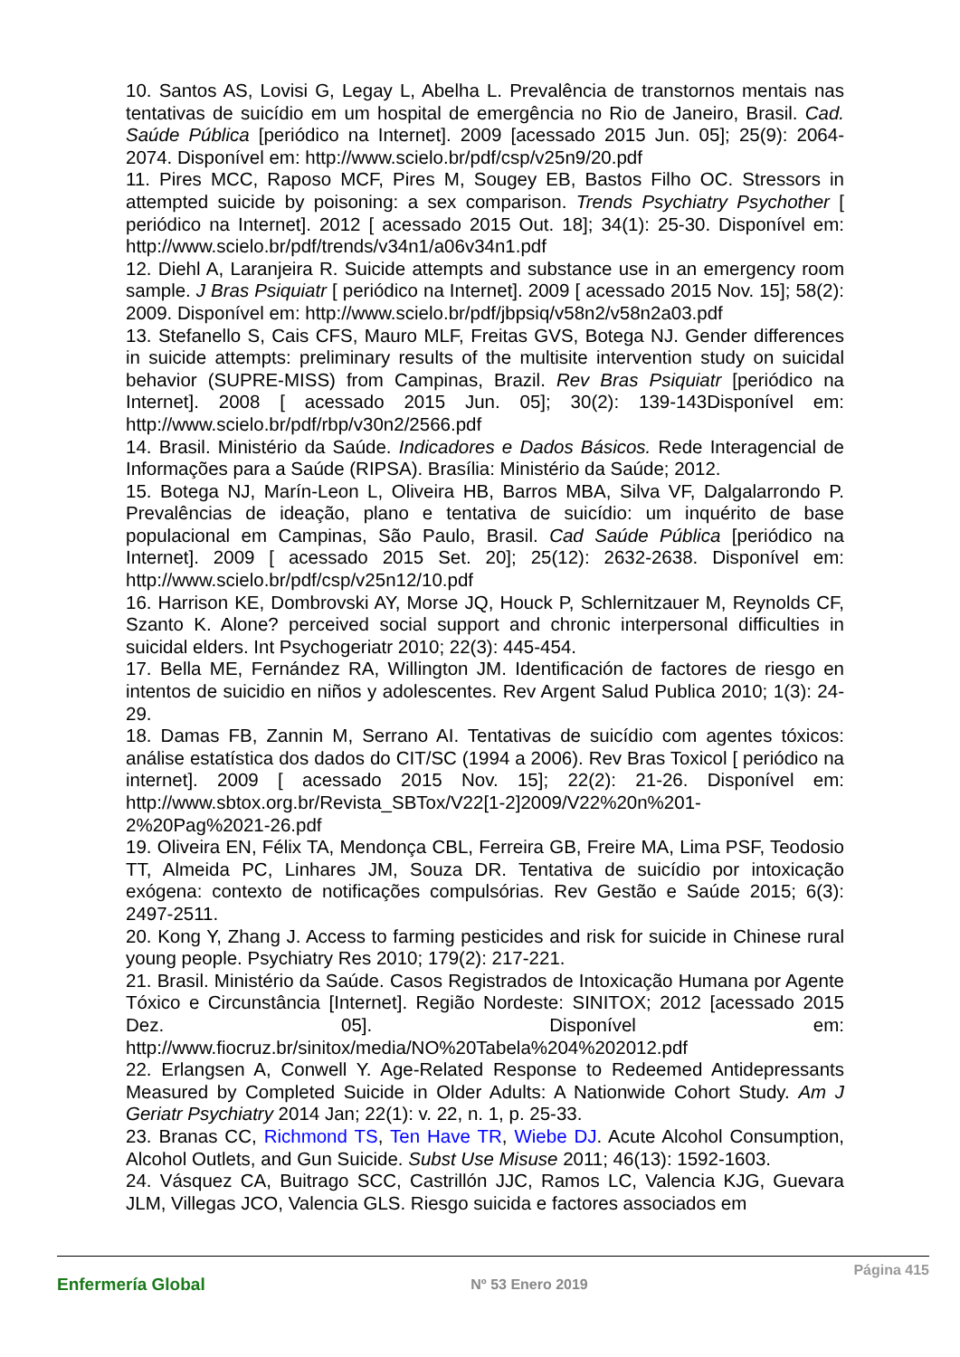10. Santos AS, Lovisi G, Legay L, Abelha L. Prevalência de transtornos mentais nas tentativas de suicídio em um hospital de emergência no Rio de Janeiro, Brasil. Cad. Saúde Pública [periódico na Internet]. 2009 [acessado 2015 Jun. 05]; 25(9): 2064-2074. Disponível em: http://www.scielo.br/pdf/csp/v25n9/20.pdf
11. Pires MCC, Raposo MCF, Pires M, Sougey EB, Bastos Filho OC. Stressors in attempted suicide by poisoning: a sex comparison. Trends Psychiatry Psychother [ periódico na Internet]. 2012 [ acessado 2015 Out. 18]; 34(1): 25-30. Disponível em: http://www.scielo.br/pdf/trends/v34n1/a06v34n1.pdf
12. Diehl A, Laranjeira R. Suicide attempts and substance use in an emergency room sample. J Bras Psiquiatr [ periódico na Internet]. 2009 [ acessado 2015 Nov. 15]; 58(2): 2009. Disponível em: http://www.scielo.br/pdf/jbpsiq/v58n2/v58n2a03.pdf
13. Stefanello S, Cais CFS, Mauro MLF, Freitas GVS, Botega NJ. Gender differences in suicide attempts: preliminary results of the multisite intervention study on suicidal behavior (SUPRE-MISS) from Campinas, Brazil. Rev Bras Psiquiatr [periódico na Internet]. 2008 [ acessado 2015 Jun. 05]; 30(2): 139-143Disponível em: http://www.scielo.br/pdf/rbp/v30n2/2566.pdf
14. Brasil. Ministério da Saúde. Indicadores e Dados Básicos. Rede Interagencial de Informações para a Saúde (RIPSA). Brasília: Ministério da Saúde; 2012.
15. Botega NJ, Marín-Leon L, Oliveira HB, Barros MBA, Silva VF, Dalgalarrondo P. Prevalências de ideação, plano e tentativa de suicídio: um inquérito de base populacional em Campinas, São Paulo, Brasil. Cad Saúde Pública [periódico na Internet]. 2009 [ acessado 2015 Set. 20]; 25(12): 2632-2638. Disponível em: http://www.scielo.br/pdf/csp/v25n12/10.pdf
16. Harrison KE, Dombrovski AY, Morse JQ, Houck P, Schlernitzauer M, Reynolds CF, Szanto K. Alone? perceived social support and chronic interpersonal difficulties in suicidal elders. Int Psychogeriatr 2010; 22(3): 445-454.
17. Bella ME, Fernández RA, Willington JM. Identificación de factores de riesgo en intentos de suicidio en niños y adolescentes. Rev Argent Salud Publica 2010; 1(3): 24-29.
18. Damas FB, Zannin M, Serrano AI. Tentativas de suicídio com agentes tóxicos: análise estatística dos dados do CIT/SC (1994 a 2006). Rev Bras Toxicol [ periódico na internet]. 2009 [ acessado 2015 Nov. 15]; 22(2): 21-26. Disponível em: http://www.sbtox.org.br/Revista_SBTox/V22[1-2]2009/V22%20n%201-2%20Pag%2021-26.pdf
19. Oliveira EN, Félix TA, Mendonça CBL, Ferreira GB, Freire MA, Lima PSF, Teodosio TT, Almeida PC, Linhares JM, Souza DR. Tentativa de suicídio por intoxicação exógena: contexto de notificações compulsórias. Rev Gestão e Saúde 2015; 6(3): 2497-2511.
20. Kong Y, Zhang J. Access to farming pesticides and risk for suicide in Chinese rural young people. Psychiatry Res 2010; 179(2): 217-221.
21. Brasil. Ministério da Saúde. Casos Registrados de Intoxicação Humana por Agente Tóxico e Circunstância [Internet]. Região Nordeste: SINITOX; 2012 [acessado 2015 Dez. 05]. Disponível em: http://www.fiocruz.br/sinitox/media/NO%20Tabela%204%202012.pdf
22. Erlangsen A, Conwell Y. Age-Related Response to Redeemed Antidepressants Measured by Completed Suicide in Older Adults: A Nationwide Cohort Study. Am J Geriatr Psychiatry 2014 Jan; 22(1): v. 22, n. 1, p. 25-33.
23. Branas CC, Richmond TS, Ten Have TR, Wiebe DJ. Acute Alcohol Consumption, Alcohol Outlets, and Gun Suicide. Subst Use Misuse 2011; 46(13): 1592-1603.
24. Vásquez CA, Buitrago SCC, Castrillón JJC, Ramos LC, Valencia KJG, Guevara JLM, Villegas JCO, Valencia GLS. Riesgo suicida e factores associados em
Enfermería Global Nº 53 Enero 2019 Página 415